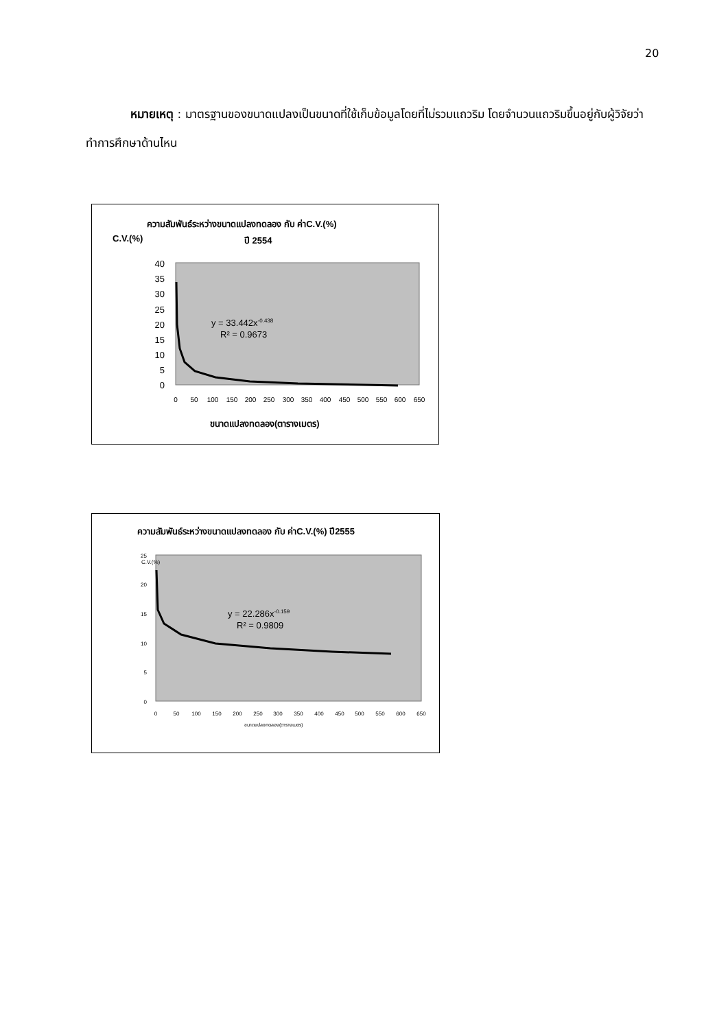20
หมายเหตุ : มาตรฐานของขนาดแปลงเป็นขนาดที่ใช้เก็บข้อมูลโดยที่ไม่รวมแถวริม โดยจำนวนแถวริมขึ้นอยู่กับผู้วิจัยว่าทำการศึกษาด้านไหน
ความสัมพันธ์ระหว่างขนาดแปลงทดลอง กับ ค่าC.V.(%)
C.V.(%)
ปี 2554
40
35
30
25
20
15
10
5
0
0
50
100
150
200
250
300
350
400
450
500
550
600
650
y = 33.442x-0.438
R² = 0.9673
ขนาดแปลงทดลอง(ตารางเมตร)
ความสัมพันธ์ระหว่างขนาดแปลงทดลอง กับ ค่าC.V.(%) ปี2555
C.V.(%)
25
20
15
10
5
0
0
50
100
150
200
250
300
350
400
450
500
550
600
650
y = 22.286x-0.159
R² = 0.9809
ขนาดแปลงทดลอง(ตารางเมตร)